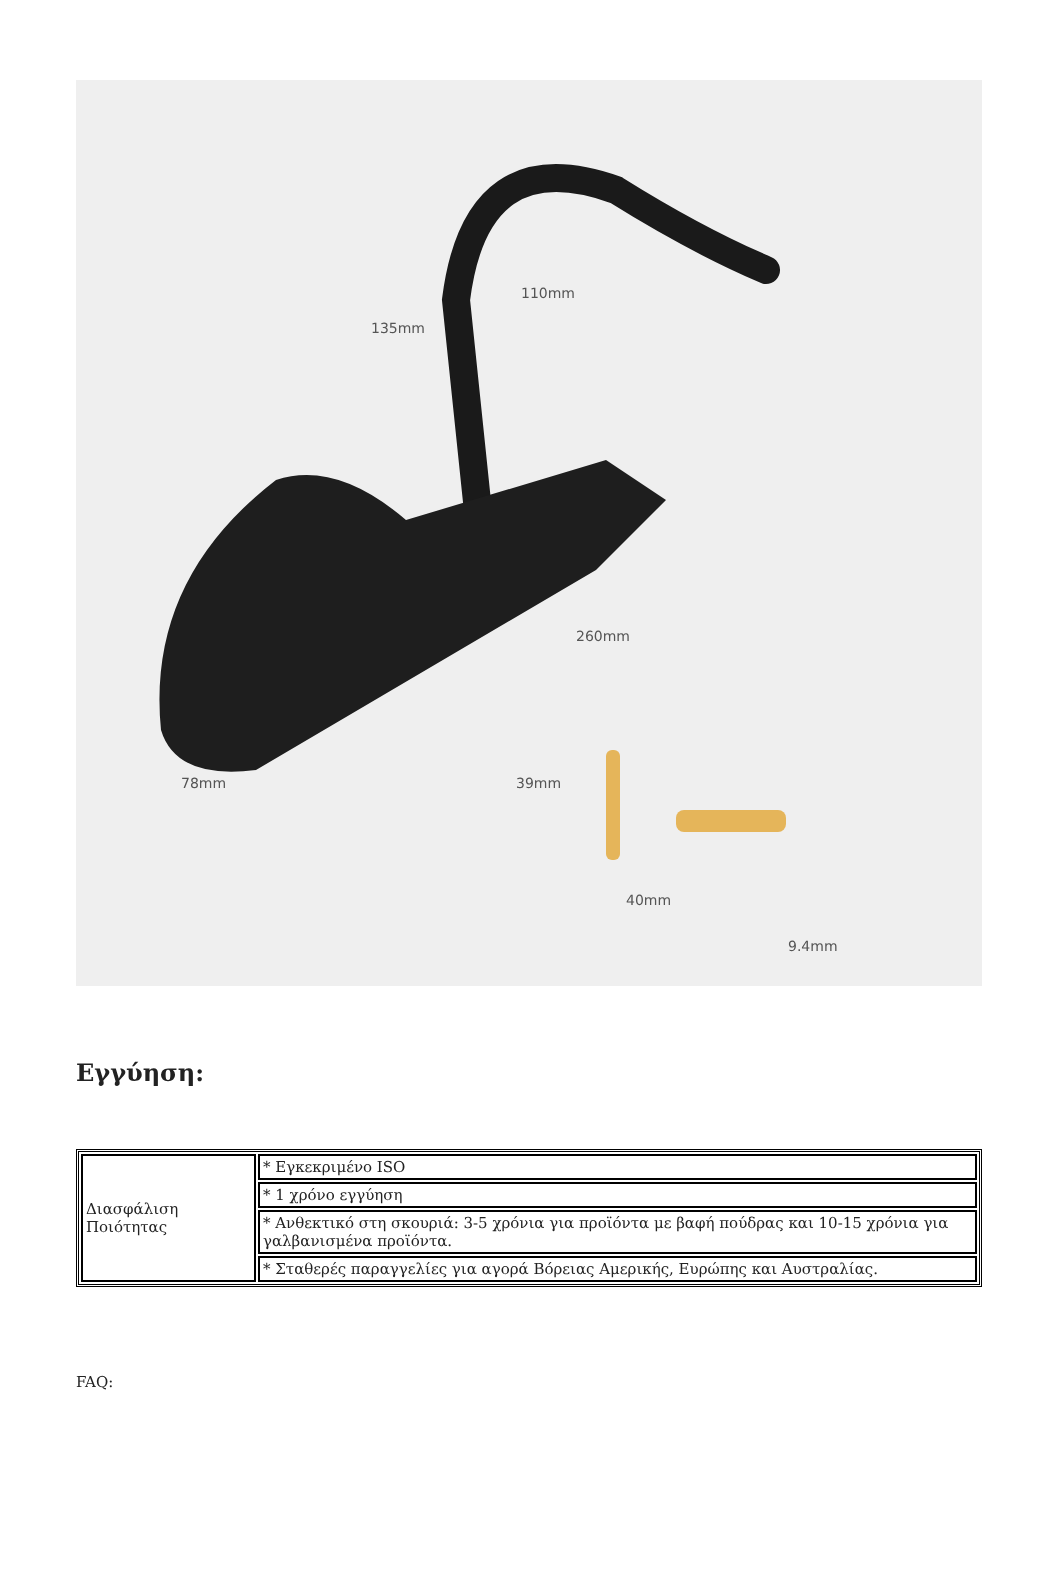110mm
135mm
260mm
78mm 39mm
40mm
9.4mm
Εγγύηση:
| Διασφάλιση Ποιότητας | * Εγκεκριμένο ISO |
| | * 1 χρόνο εγγύηση |
| | * Ανθεκτικό στη σκουριά: 3-5 χρόνια για προϊόντα με βαφή πούδρας και 10-15 χρόνια για γαλβανισμένα προϊόντα. |
| | * Σταθερές παραγγελίες για αγορά Βόρειας Αμερικής, Ευρώπης και Αυστραλίας. |
FAQ: